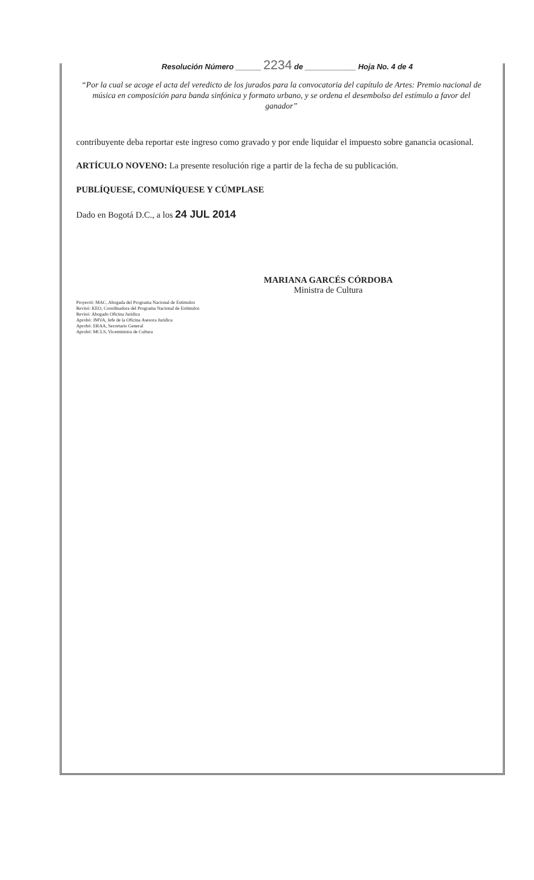Resolución Número ______ 2234 de ____________ Hoja No. 4 de 4
“Por la cual se acoge el acta del veredicto de los jurados para la convocatoria del capítulo de Artes: Premio nacional de música en composición para banda sinfónica y formato urbano, y se ordena el desembolso del estímulo a favor del ganador”
contribuyente deba reportar este ingreso como gravado y por ende liquidar el impuesto sobre ganancia ocasional.
ARTÍCULO NOVENO: La presente resolución rige a partir de la fecha de su publicación.
PUBLÍQUESE, COMUNÍQUESE Y CÚMPLASE
Dado en Bogotá D.C., a los 24 JUL 2014
MARIANA GARCÉS CÓRDOBA
Ministra de Cultura
Proyectó: MAC, Abogada del Programa Nacional de Estímulos
Revisó: KEO, Coordinadora del Programa Nacional de Estímulos
Revisó: Abogado Oficina Jurídica
Aprobó: JMVA, Jefe de la Oficina Asesora Jurídica
Aprobó: ERAA, Secretario General
Aprobó: MCLS, Viceministra de Cultura